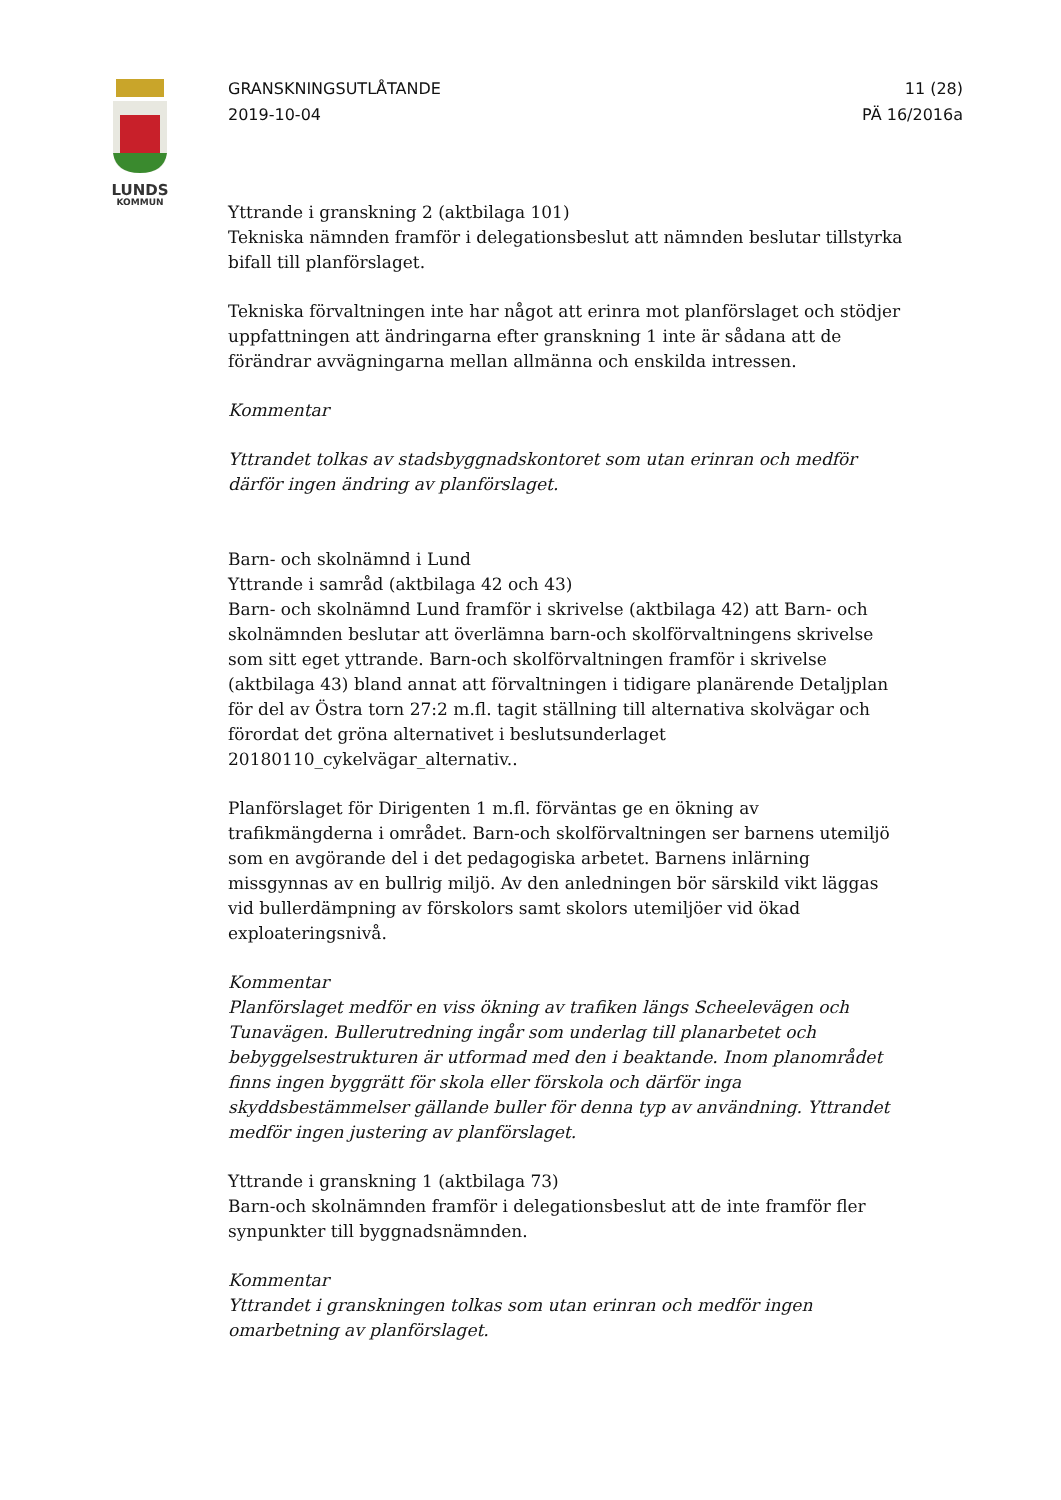LUNDS
KOMMUN
GRANSKNINGSUTLÅTANDE
2019-10-04
11 (28)
PÄ 16/2016a
Yttrande i granskning 2 (aktbilaga 101)
Tekniska nämnden framför i delegationsbeslut att nämnden beslutar tillstyrka bifall till planförslaget.
Tekniska förvaltningen inte har något att erinra mot planförslaget och stödjer uppfattningen att ändringarna efter granskning 1 inte är sådana att de förändrar avvägningarna mellan allmänna och enskilda intressen.
Kommentar
Yttrandet tolkas av stadsbyggnadskontoret som utan erinran och medför därför ingen ändring av planförslaget.
Barn- och skolnämnd i Lund
Yttrande i samråd (aktbilaga 42 och 43)
Barn- och skolnämnd Lund framför i skrivelse (aktbilaga 42) att Barn- och skolnämnden beslutar att överlämna barn-och skolförvaltningens skrivelse som sitt eget yttrande. Barn-och skolförvaltningen framför i skrivelse (aktbilaga 43) bland annat att förvaltningen i tidigare planärende Detaljplan för del av Östra torn 27:2 m.fl. tagit ställning till alternativa skolvägar och förordat det gröna alternativet i beslutsunderlaget 20180110_cykelvägar_alternativ..
Planförslaget för Dirigenten 1 m.fl. förväntas ge en ökning av trafikmängderna i området. Barn-och skolförvaltningen ser barnens utemiljö som en avgörande del i det pedagogiska arbetet. Barnens inlärning missgynnas av en bullrig miljö. Av den anledningen bör särskild vikt läggas vid bullerdämpning av förskolors samt skolors utemiljöer vid ökad exploateringsnivå.
Kommentar
Planförslaget medför en viss ökning av trafiken längs Scheelevägen och Tunavägen. Bullerutredning ingår som underlag till planarbetet och bebyggelsestrukturen är utformad med den i beaktande. Inom planområdet finns ingen byggrätt för skola eller förskola och därför inga skyddsbestämmelser gällande buller för denna typ av användning. Yttrandet medför ingen justering av planförslaget.
Yttrande i granskning 1 (aktbilaga 73)
Barn-och skolnämnden framför i delegationsbeslut att de inte framför fler synpunkter till byggnadsnämnden.
Kommentar
Yttrandet i granskningen tolkas som utan erinran och medför ingen omarbetning av planförslaget.